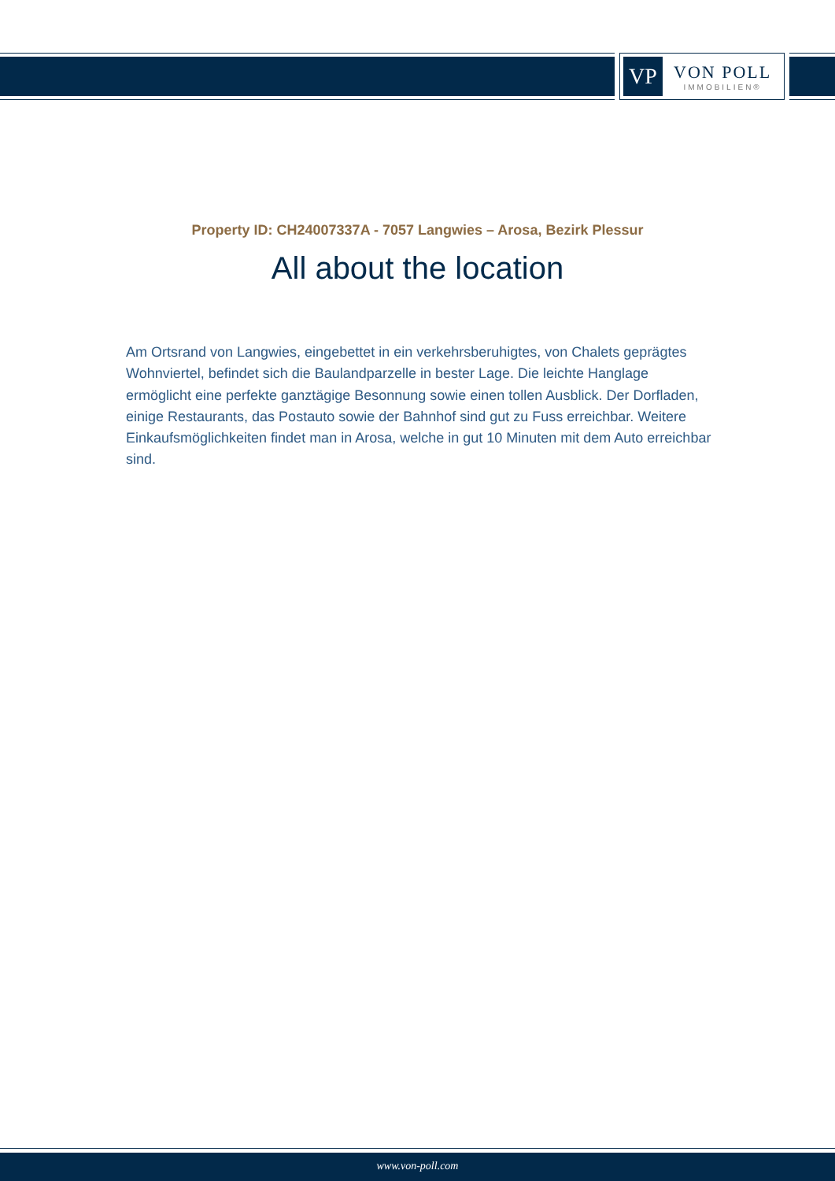VP
VON POLL
IMMOBILIEN®
Property ID: CH24007337A - 7057 Langwies – Arosa, Bezirk Plessur
All about the location
Am Ortsrand von Langwies, eingebettet in ein verkehrsberuhigtes, von Chalets geprägtes Wohnviertel, befindet sich die Baulandparzelle in bester Lage. Die leichte Hanglage ermöglicht eine perfekte ganztägige Besonnung sowie einen tollen Ausblick. Der Dorfladen, einige Restaurants, das Postauto sowie der Bahnhof sind gut zu Fuss erreichbar. Weitere Einkaufsmöglichkeiten findet man in Arosa, welche in gut 10 Minuten mit dem Auto erreichbar sind.
www.von-poll.com